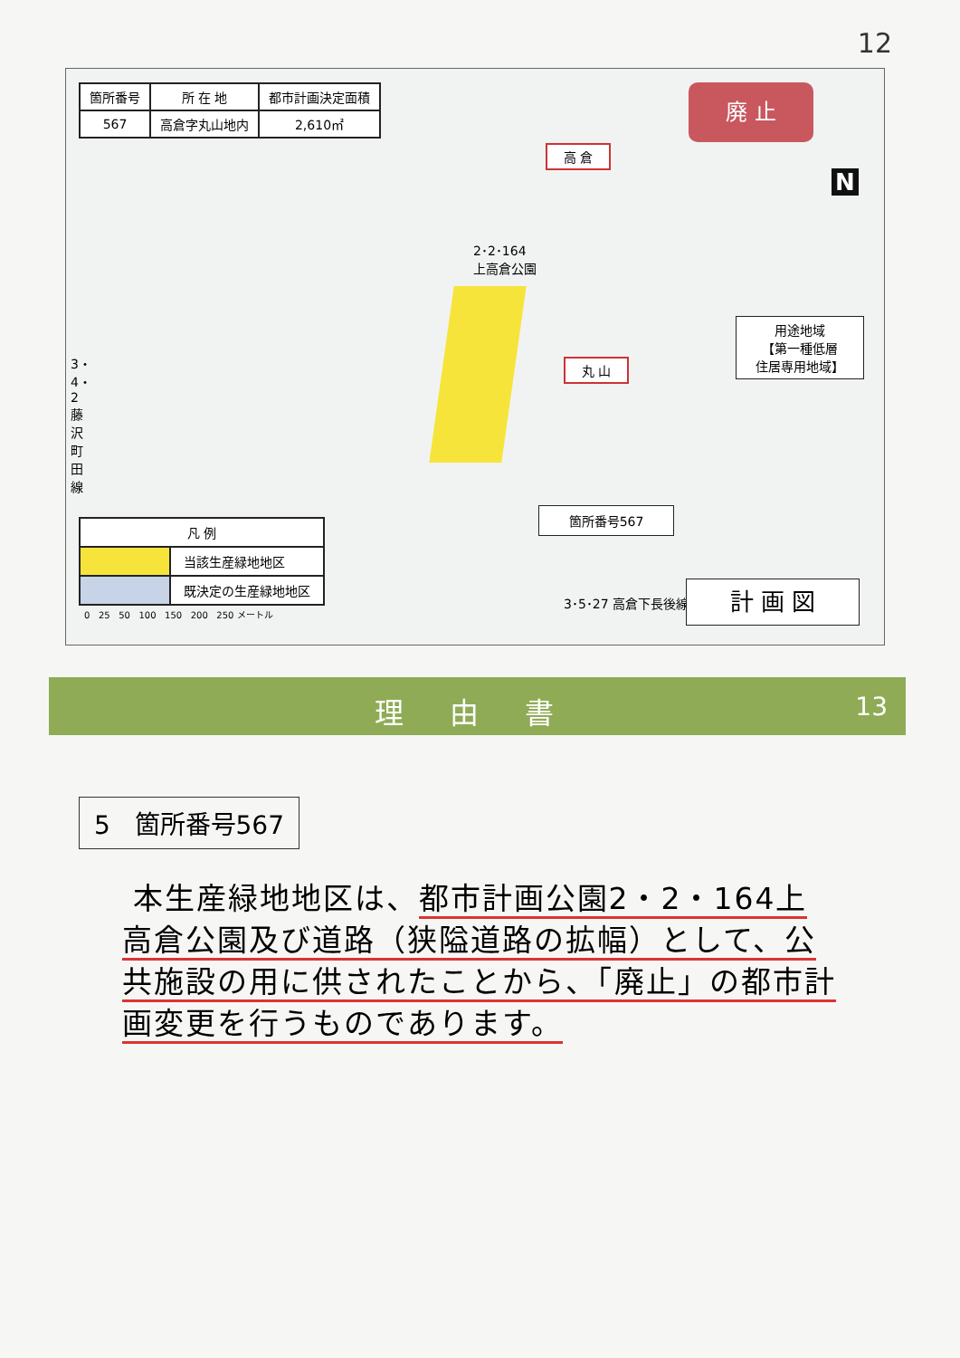12
| 箇所番号 | 所 在 地 | 都市計画決定面積 |
| --- | --- | --- |
| 567 | 高倉字丸山地内 | 2,610㎡ |
廃 止
N
高 倉
丸 山
2･2･164
上高倉公園
用途地域
【第一種低層
住居専用地域】
箇所番号567
3・4・2 藤沢町田線
| 凡 例 | |
| | 当該生産緑地地区 |
| | 既決定の生産緑地地区 |
3･5･27 高倉下長後線
0 25 50 100 150 200 250 メートル
計 画 図
理 由 書 13
5 箇所番号567
本生産緑地地区は、都市計画公園2・2・164上高倉公園及び道路（狭隘道路の拡幅）として、公共施設の用に供されたことから、「廃止」の都市計画変更を行うものであります。